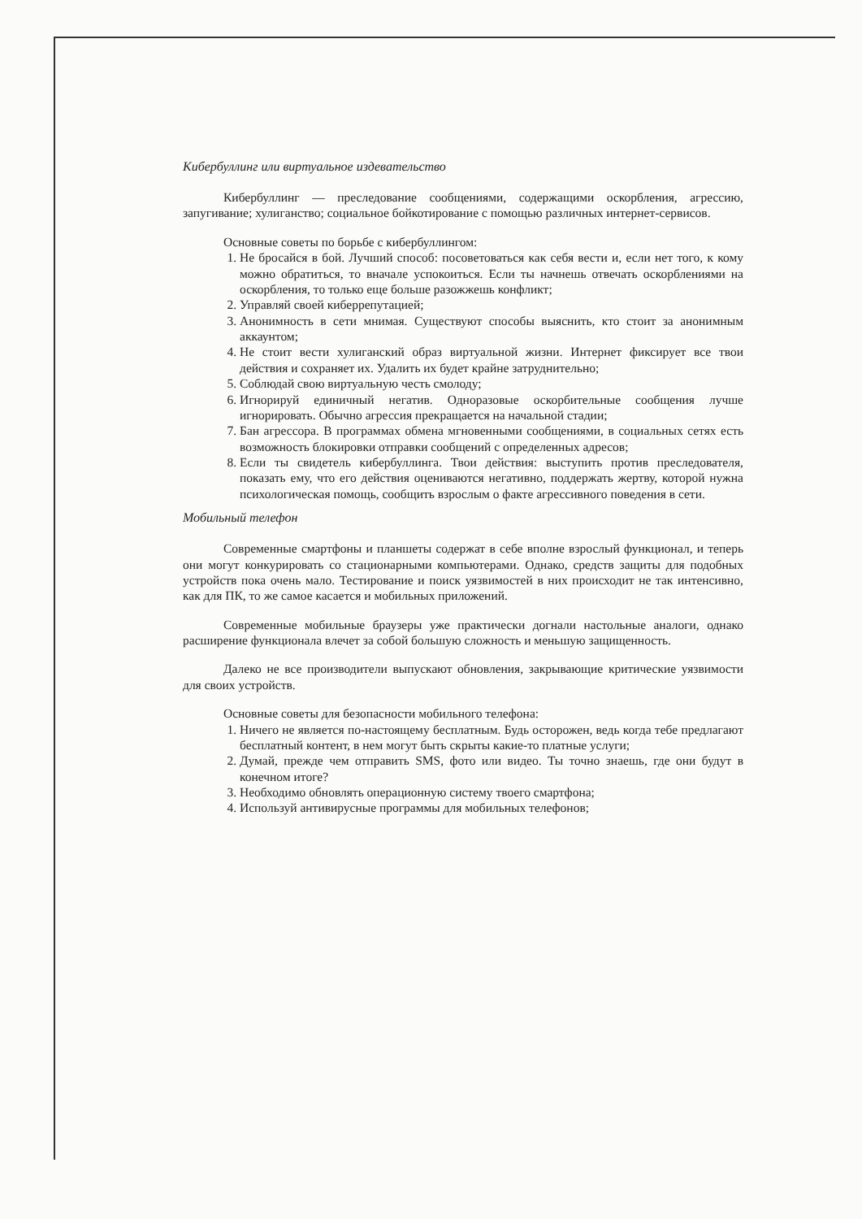Кибербуллинг или виртуальное издевательство
Кибербуллинг — преследование сообщениями, содержащими оскорбления, агрессию, запугивание; хулиганство; социальное бойкотирование с помощью различных интернет-сервисов.
Основные советы по борьбе с кибербуллингом:
1. Не бросайся в бой. Лучший способ: посоветоваться как себя вести и, если нет того, к кому можно обратиться, то вначале успокоиться. Если ты начнешь отвечать оскорблениями на оскорбления, то только еще больше разожжешь конфликт;
2. Управляй своей киберрепутацией;
3. Анонимность в сети мнимая. Существуют способы выяснить, кто стоит за анонимным аккаунтом;
4. Не стоит вести хулиганский образ виртуальной жизни. Интернет фиксирует все твои действия и сохраняет их. Удалить их будет крайне затруднительно;
5. Соблюдай свою виртуальную честь смолоду;
6. Игнорируй единичный негатив. Одноразовые оскорбительные сообщения лучше игнорировать. Обычно агрессия прекращается на начальной стадии;
7. Бан агрессора. В программах обмена мгновенными сообщениями, в социальных сетях есть возможность блокировки отправки сообщений с определенных адресов;
8. Если ты свидетель кибербуллинга. Твои действия: выступить против преследователя, показать ему, что его действия оцениваются негативно, поддержать жертву, которой нужна психологическая помощь, сообщить взрослым о факте агрессивного поведения в сети.
Мобильный телефон
Современные смартфоны и планшеты содержат в себе вполне взрослый функционал, и теперь они могут конкурировать со стационарными компьютерами. Однако, средств защиты для подобных устройств пока очень мало. Тестирование и поиск уязвимостей в них происходит не так интенсивно, как для ПК, то же самое касается и мобильных приложений.
Современные мобильные браузеры уже практически догнали настольные аналоги, однако расширение функционала влечет за собой большую сложность и меньшую защищенность.
Далеко не все производители выпускают обновления, закрывающие критические уязвимости для своих устройств.
Основные советы для безопасности мобильного телефона:
1. Ничего не является по-настоящему бесплатным. Будь осторожен, ведь когда тебе предлагают бесплатный контент, в нем могут быть скрыты какие-то платные услуги;
2. Думай, прежде чем отправить SMS, фото или видео. Ты точно знаешь, где они будут в конечном итоге?
3. Необходимо обновлять операционную систему твоего смартфона;
4. Используй антивирусные программы для мобильных телефонов;